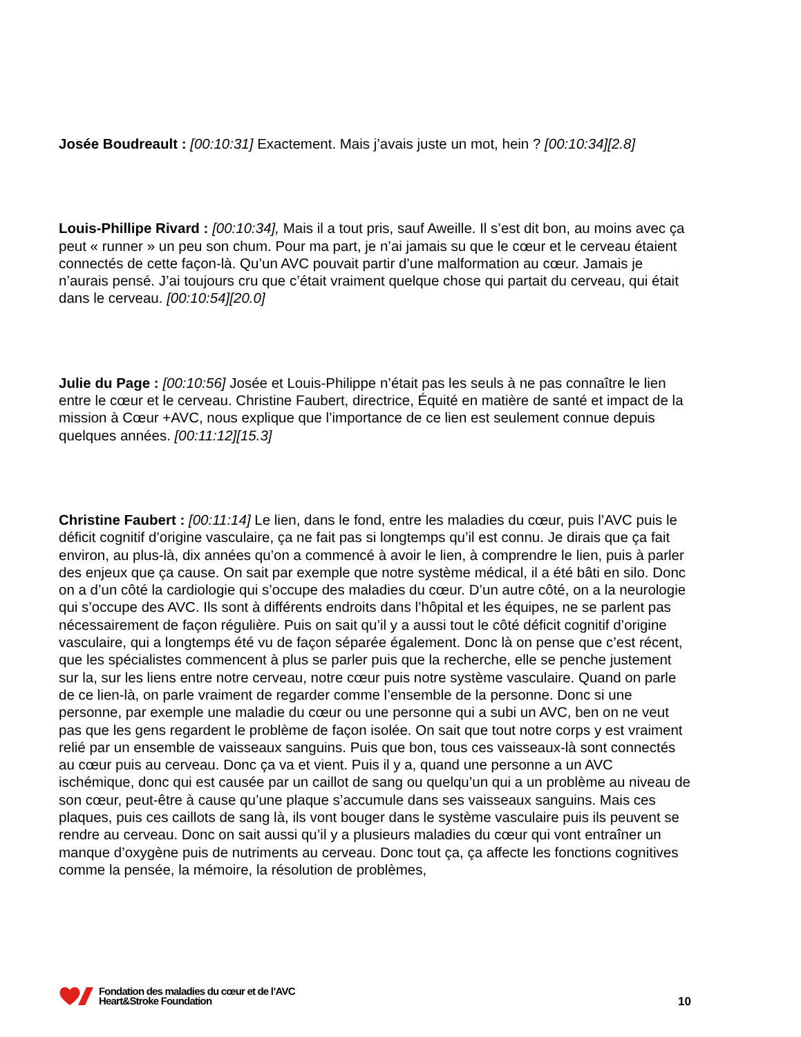Josée Boudreault : [00:10:31] Exactement. Mais j’avais juste un mot, hein ? [00:10:34][2.8]
Louis-Phillipe Rivard : [00:10:34], Mais il a tout pris, sauf Aweille. Il s’est dit bon, au moins avec ça peut « runner » un peu son chum. Pour ma part, je n’ai jamais su que le cœur et le cerveau étaient connectés de cette façon-là. Qu’un AVC pouvait partir d’une malformation au cœur. Jamais je n’aurais pensé. J’ai toujours cru que c’était vraiment quelque chose qui partait du cerveau, qui était dans le cerveau. [00:10:54][20.0]
Julie du Page : [00:10:56] Josée et Louis-Philippe n’était pas les seuls à ne pas connaître le lien entre le cœur et le cerveau. Christine Faubert, directrice, Équité en matière de santé et impact de la mission à Cœur +AVC, nous explique que l’importance de ce lien est seulement connue depuis quelques années. [00:11:12][15.3]
Christine Faubert : [00:11:14] Le lien, dans le fond, entre les maladies du cœur, puis l’AVC puis le déficit cognitif d’origine vasculaire, ça ne fait pas si longtemps qu’il est connu. Je dirais que ça fait environ, au plus-là, dix années qu’on a commencé à avoir le lien, à comprendre le lien, puis à parler des enjeux que ça cause. On sait par exemple que notre système médical, il a été bâti en silo. Donc on a d’un côté la cardiologie qui s’occupe des maladies du cœur. D’un autre côté, on a la neurologie qui s’occupe des AVC. Ils sont à différents endroits dans l’hôpital et les équipes, ne se parlent pas nécessairement de façon régulière. Puis on sait qu’il y a aussi tout le côté déficit cognitif d’origine vasculaire, qui a longtemps été vu de façon séparée également. Donc là on pense que c’est récent, que les spécialistes commencent à plus se parler puis que la recherche, elle se penche justement sur la, sur les liens entre notre cerveau, notre cœur puis notre système vasculaire. Quand on parle de ce lien-là, on parle vraiment de regarder comme l’ensemble de la personne. Donc si une personne, par exemple une maladie du cœur ou une personne qui a subi un AVC, ben on ne veut pas que les gens regardent le problème de façon isolée. On sait que tout notre corps y est vraiment relié par un ensemble de vaisseaux sanguins. Puis que bon, tous ces vaisseaux-là sont connectés au cœur puis au cerveau. Donc ça va et vient. Puis il y a, quand une personne a un AVC ischémique, donc qui est causée par un caillot de sang ou quelqu’un qui a un problème au niveau de son cœur, peut-être à cause qu’une plaque s’accumule dans ses vaisseaux sanguins. Mais ces plaques, puis ces caillots de sang là, ils vont bouger dans le système vasculaire puis ils peuvent se rendre au cerveau. Donc on sait aussi qu’il y a plusieurs maladies du cœur qui vont entraîner un manque d’oxygène puis de nutriments au cerveau. Donc tout ça, ça affecte les fonctions cognitives comme la pensée, la mémoire, la résolution de problèmes,
Fondation des maladies du cœur et de l’AVC
Heart&Stroke Foundation
10